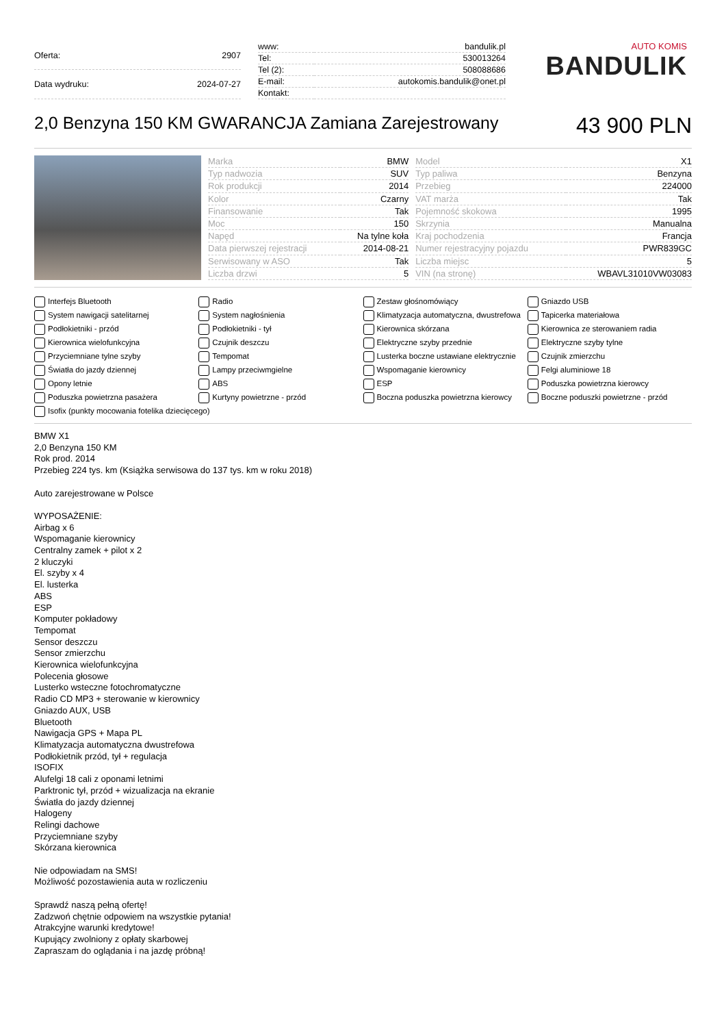| Oferta: | 2907 |
| Data wydruku: | 2024-07-27 |
| www: | bandulik.pl |
| Tel: | 530013264 |
| Tel (2): | 508088686 |
| E-mail: | autokomis.bandulik@onet.pl |
| Kontakt: | |
AUTO KOMIS
BANDULIK
2,0 Benzyna 150 KM GWARANCJA Zamiana Zarejestrowany
43 900 PLN
| Marka | BMW | | Model | X1 |
| Typ nadwozia | SUV | | Typ paliwa | Benzyna |
| Rok produkcji | 2014 | | Przebieg | 224000 |
| Kolor | Czarny | | VAT marża | Tak |
| Finansowanie | Tak | | Pojemność skokowa | 1995 |
| Moc | 150 | | Skrzynia | Manualna |
| Napęd | Na tylne koła | | Kraj pochodzenia | Francja |
| Data pierwszej rejestracji | 2014-08-21 | | Numer rejestracyjny pojazdu | PWR839GC |
| Serwisowany w ASO | Tak | | Liczba miejsc | 5 |
| Liczba drzwi | 5 | | VIN (na stronę) | WBAVL31010VW03083 |
Interfejs Bluetooth
Radio
Zestaw głośnomówiący
Gniazdo USB
System nawigacji satelitarnej
System nagłośnienia
Klimatyzacja automatyczna, dwustrefowa
Tapicerka materiałowa
Podłokietniki - przód
Podłokietniki - tył
Kierownica skórzana
Kierownica ze sterowaniem radia
Kierownica wielofunkcyjna
Czujnik deszczu
Elektryczne szyby przednie
Elektryczne szyby tylne
Przyciemniane tylne szyby
Tempomat
Lusterka boczne ustawiane elektrycznie
Czujnik zmierzchu
Światła do jazdy dziennej
Lampy przeciwmgielne
Wspomaganie kierownicy
Felgi aluminiowe 18
Opony letnie
ABS
ESP
Poduszka powietrzna kierowcy
Poduszka powietrzna pasażera
Kurtyny powietrzne - przód
Boczna poduszka powietrzna kierowcy
Boczne poduszki powietrzne - przód
Isofix (punkty mocowania fotelika dziecięcego)
BMW X1
2,0 Benzyna 150 KM
Rok prod. 2014
Przebieg 224 tys. km (Książka serwisowa do 137 tys. km w roku 2018)
Auto zarejestrowane w Polsce
WYPOSAŻENIE:
Airbag x 6
Wspomaganie kierownicy
Centralny zamek + pilot x 2
2 kluczyki
El. szyby x 4
El. lusterka
ABS
ESP
Komputer pokładowy
Tempomat
Sensor deszczu
Sensor zmierzchu
Kierownica wielofunkcyjna
Polecenia głosowe
Lusterko wsteczne fotochromatyczne
Radio CD MP3 + sterowanie w kierownicy
Gniazdo AUX, USB
Bluetooth
Nawigacja GPS + Mapa PL
Klimatyzacja automatyczna dwustrefowa
Podłokietnik przód, tył + regulacja
ISOFIX
Alufelgi 18 cali z oponami letnimi
Parktronic tył, przód + wizualizacja na ekranie
Światła do jazdy dziennej
Halogeny
Relingi dachowe
Przyciemniane szyby
Skórzana kierownica
Nie odpowiadam na SMS!
Możliwość pozostawienia auta w rozliczeniu
Sprawdź naszą pełną ofertę!
Zadzwoń chętnie odpowiem na wszystkie pytania!
Atrakcyjne warunki kredytowe!
Kupujący zwolniony z opłaty skarbowej
Zapraszam do oglądania i na jazdę próbną!